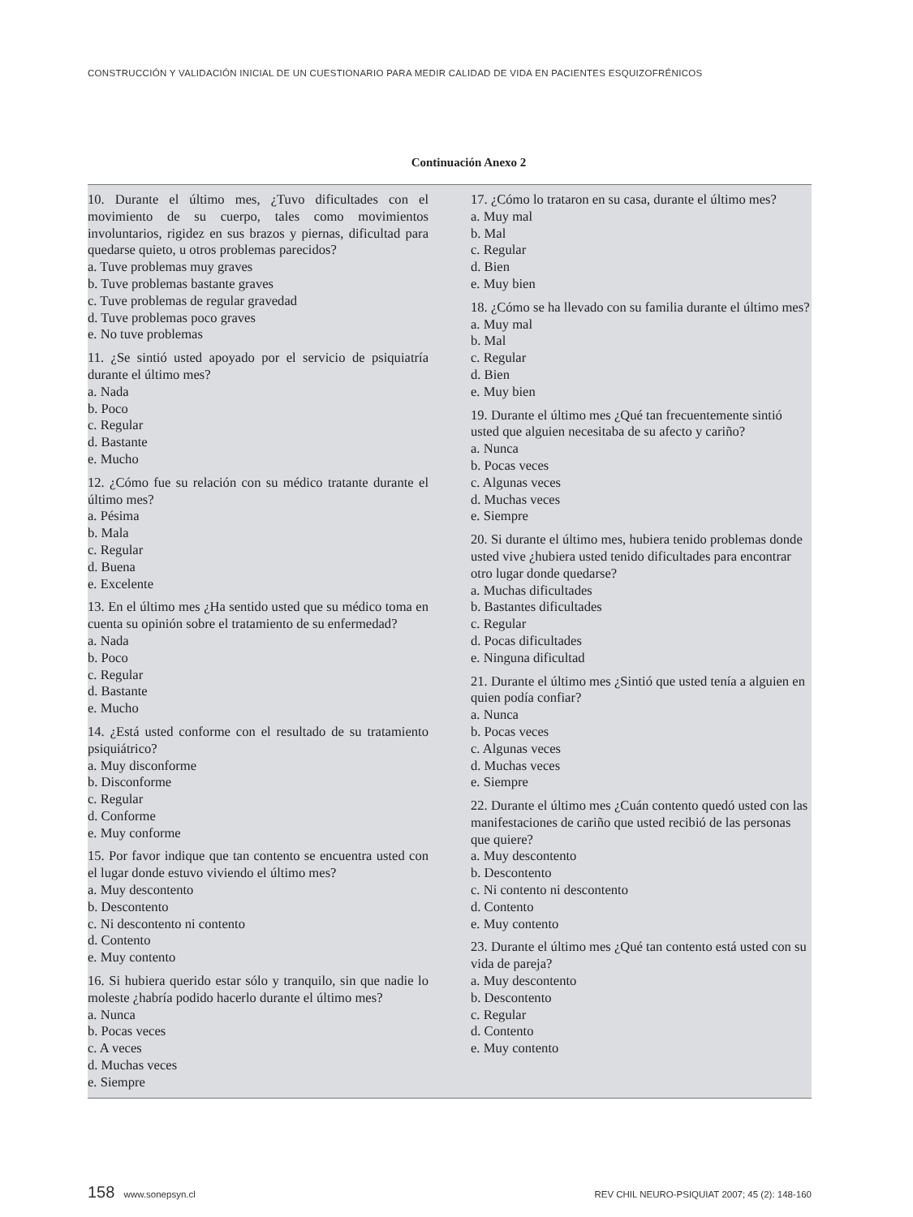CONSTRUCCIÓN Y VALIDACIÓN INICIAL DE UN CUESTIONARIO PARA MEDIR CALIDAD DE VIDA EN PACIENTES ESQUIZOFRÉNICOS
Continuación Anexo 2
| 10. Durante el último mes, ¿Tuvo dificultades con el movimiento de su cuerpo, tales como movimientos involuntarios, rigidez en sus brazos y piernas, dificultad para quedarse quieto, u otros problemas parecidos? a. Tuve problemas muy graves b. Tuve problemas bastante graves c. Tuve problemas de regular gravedad d. Tuve problemas poco graves e. No tuve problemas 11. ¿Se sintió usted apoyado por el servicio de psiquiatría durante el último mes? a. Nada b. Poco c. Regular d. Bastante e. Mucho 12. ¿Cómo fue su relación con su médico tratante durante el último mes? a. Pésima b. Mala c. Regular d. Buena e. Excelente 13. En el último mes ¿Ha sentido usted que su médico toma en cuenta su opinión sobre el tratamiento de su enfermedad? a. Nada b. Poco c. Regular d. Bastante e. Mucho 14. ¿Está usted conforme con el resultado de su tratamiento psiquiátrico? a. Muy disconforme b. Disconforme c. Regular d. Conforme e. Muy conforme 15. Por favor indique que tan contento se encuentra usted con el lugar donde estuvo viviendo el último mes? a. Muy descontento b. Descontento c. Ni descontento ni contento d. Contento e. Muy contento 16. Si hubiera querido estar sólo y tranquilo, sin que nadie lo moleste ¿habría podido hacerlo durante el último mes? a. Nunca b. Pocas veces c. A veces d. Muchas veces e. Siempre | 17. ¿Cómo lo trataron en su casa, durante el último mes? a. Muy mal b. Mal c. Regular d. Bien e. Muy bien 18. ¿Cómo se ha llevado con su familia durante el último mes? a. Muy mal b. Mal c. Regular d. Bien e. Muy bien 19. Durante el último mes ¿Qué tan frecuentemente sintió usted que alguien necesitaba de su afecto y cariño? a. Nunca b. Pocas veces c. Algunas veces d. Muchas veces e. Siempre 20. Si durante el último mes, hubiera tenido problemas donde usted vive ¿hubiera usted tenido dificultades para encontrar otro lugar donde quedarse? a. Muchas dificultades b. Bastantes dificultades c. Regular d. Pocas dificultades e. Ninguna dificultad 21. Durante el último mes ¿Sintió que usted tenía a alguien en quien podía confiar? a. Nunca b. Pocas veces c. Algunas veces d. Muchas veces e. Siempre 22. Durante el último mes ¿Cuán contento quedó usted con las manifestaciones de cariño que usted recibió de las personas que quiere? a. Muy descontento b. Descontento c. Ni contento ni descontento d. Contento e. Muy contento 23. Durante el último mes ¿Qué tan contento está usted con su vida de pareja? a. Muy descontento b. Descontento c. Regular d. Contento e. Muy contento |
158 www.sonepsyn.cl REV CHIL NEURO-PSIQUIAT 2007; 45 (2): 148-160